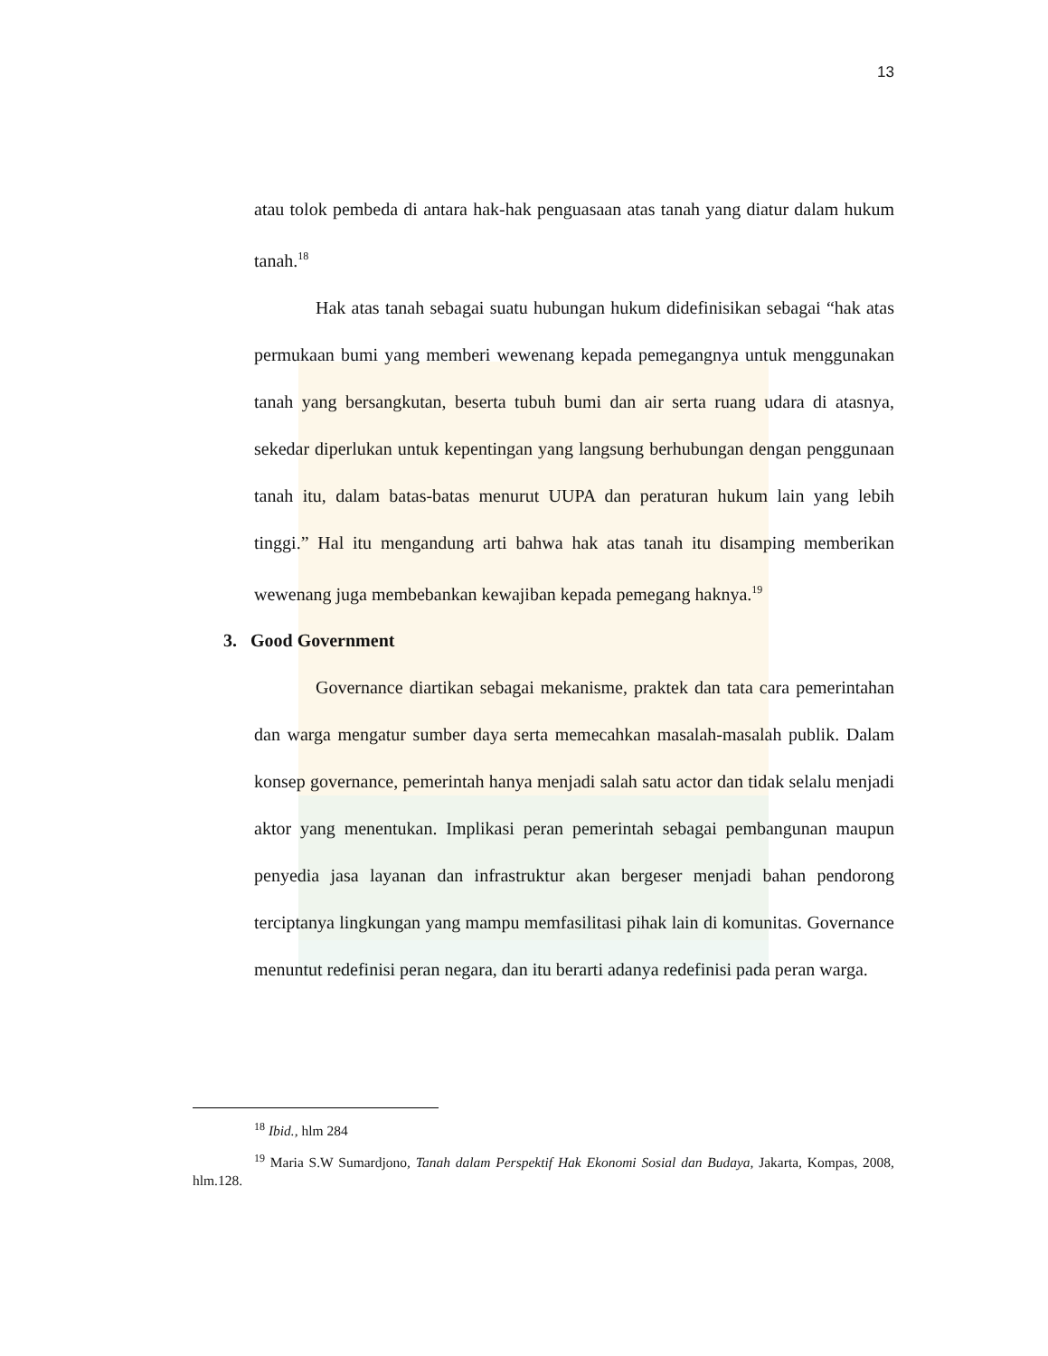13
atau tolok pembeda di antara hak-hak penguasaan atas tanah yang diatur dalam hukum tanah.<sup>18</sup>
Hak atas tanah sebagai suatu hubungan hukum didefinisikan sebagai “hak atas permukaan bumi yang memberi wewenang kepada pemegangnya untuk menggunakan tanah yang bersangkutan, beserta tubuh bumi dan air serta ruang udara di atasnya, sekedar diperlukan untuk kepentingan yang langsung berhubungan dengan penggunaan tanah itu, dalam batas-batas menurut UUPA dan peraturan hukum lain yang lebih tinggi.” Hal itu mengandung arti bahwa hak atas tanah itu disamping memberikan wewenang juga membebankan kewajiban kepada pemegang haknya.<sup>19</sup>
3. Good Government
Governance diartikan sebagai mekanisme, praktek dan tata cara pemerintahan dan warga mengatur sumber daya serta memecahkan masalah-masalah publik. Dalam konsep governance, pemerintah hanya menjadi salah satu actor dan tidak selalu menjadi aktor yang menentukan. Implikasi peran pemerintah sebagai pembangunan maupun penyedia jasa layanan dan infrastruktur akan bergeser menjadi bahan pendorong terciptanya lingkungan yang mampu memfasilitasi pihak lain di komunitas. Governance menuntut redefinisi peran negara, dan itu berarti adanya redefinisi pada peran warga.
<sup>18</sup> Ibid., hlm 284
<sup>19</sup> Maria S.W Sumardjono, Tanah dalam Perspektif Hak Ekonomi Sosial dan Budaya, Jakarta, Kompas, 2008, hlm.128.